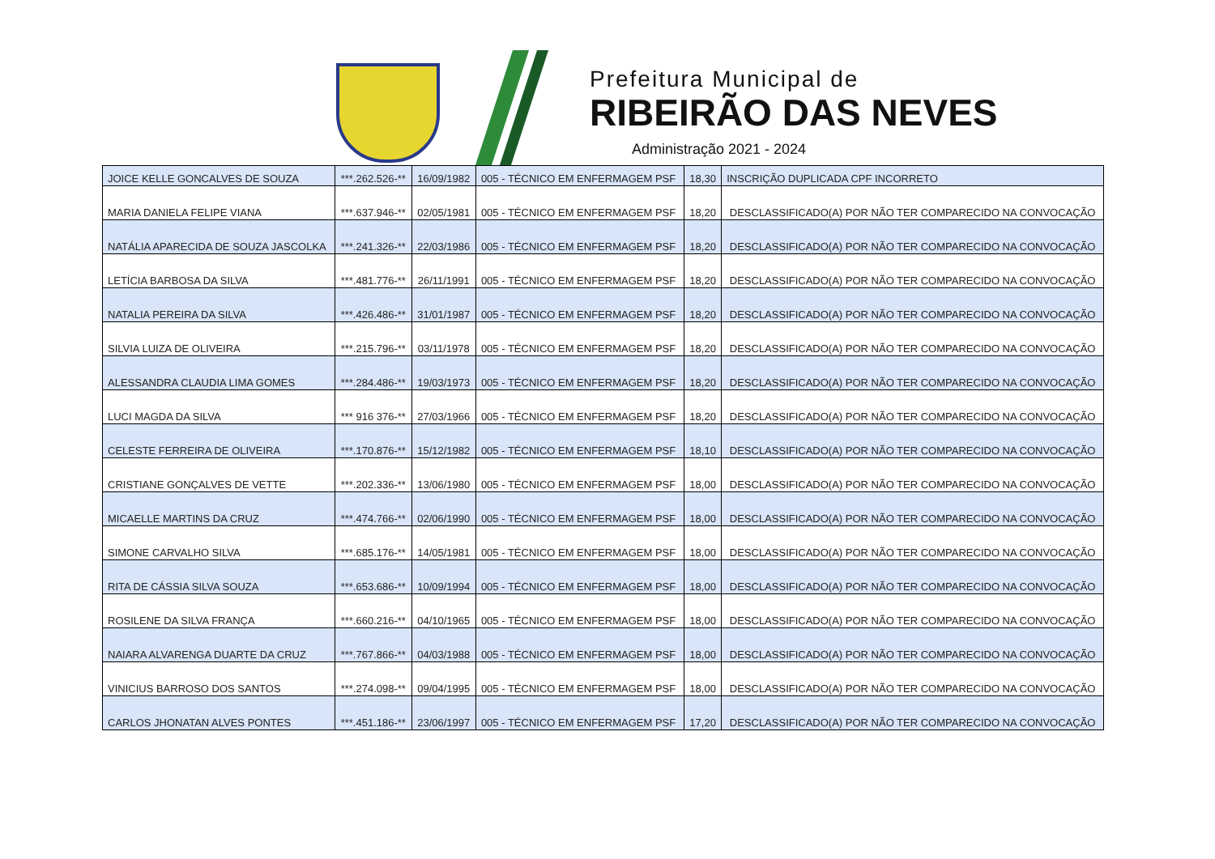Prefeitura Municipal de
RIBEIRÃO DAS NEVES
Administração 2021 - 2024
| JOICE KELLE GONCALVES DE SOUZA | ***.262.526-** | 16/09/1982 | 005 - TÉCNICO EM ENFERMAGEM PSF | 18,30 | INSCRIÇÃO DUPLICADA CPF INCORRETO |
| MARIA DANIELA FELIPE VIANA | ***.637.946-** | 02/05/1981 | 005 - TÉCNICO EM ENFERMAGEM PSF | 18,20 | DESCLASSIFICADO(A) POR NÃO TER COMPARECIDO NA CONVOCAÇÃO |
| NATÁLIA APARECIDA DE SOUZA JASCOLKA | ***.241.326-** | 22/03/1986 | 005 - TÉCNICO EM ENFERMAGEM PSF | 18,20 | DESCLASSIFICADO(A) POR NÃO TER COMPARECIDO NA CONVOCAÇÃO |
| LETÍCIA BARBOSA DA SILVA | ***.481.776-** | 26/11/1991 | 005 - TÉCNICO EM ENFERMAGEM PSF | 18,20 | DESCLASSIFICADO(A) POR NÃO TER COMPARECIDO NA CONVOCAÇÃO |
| NATALIA PEREIRA DA SILVA | ***.426.486-** | 31/01/1987 | 005 - TÉCNICO EM ENFERMAGEM PSF | 18,20 | DESCLASSIFICADO(A) POR NÃO TER COMPARECIDO NA CONVOCAÇÃO |
| SILVIA LUIZA DE OLIVEIRA | ***.215.796-** | 03/11/1978 | 005 - TÉCNICO EM ENFERMAGEM PSF | 18,20 | DESCLASSIFICADO(A) POR NÃO TER COMPARECIDO NA CONVOCAÇÃO |
| ALESSANDRA CLAUDIA LIMA GOMES | ***.284.486-** | 19/03/1973 | 005 - TÉCNICO EM ENFERMAGEM PSF | 18,20 | DESCLASSIFICADO(A) POR NÃO TER COMPARECIDO NA CONVOCAÇÃO |
| LUCI MAGDA DA SILVA | *** 916 376-** | 27/03/1966 | 005 - TÉCNICO EM ENFERMAGEM PSF | 18,20 | DESCLASSIFICADO(A) POR NÃO TER COMPARECIDO NA CONVOCAÇÃO |
| CELESTE FERREIRA DE OLIVEIRA | ***.170.876-** | 15/12/1982 | 005 - TÉCNICO EM ENFERMAGEM PSF | 18,10 | DESCLASSIFICADO(A) POR NÃO TER COMPARECIDO NA CONVOCAÇÃO |
| CRISTIANE GONÇALVES DE VETTE | ***.202.336-** | 13/06/1980 | 005 - TÉCNICO EM ENFERMAGEM PSF | 18,00 | DESCLASSIFICADO(A) POR NÃO TER COMPARECIDO NA CONVOCAÇÃO |
| MICAELLE MARTINS DA CRUZ | ***.474.766-** | 02/06/1990 | 005 - TÉCNICO EM ENFERMAGEM PSF | 18,00 | DESCLASSIFICADO(A) POR NÃO TER COMPARECIDO NA CONVOCAÇÃO |
| SIMONE CARVALHO SILVA | ***.685.176-** | 14/05/1981 | 005 - TÉCNICO EM ENFERMAGEM PSF | 18,00 | DESCLASSIFICADO(A) POR NÃO TER COMPARECIDO NA CONVOCAÇÃO |
| RITA DE CÁSSIA SILVA SOUZA | ***.653.686-** | 10/09/1994 | 005 - TÉCNICO EM ENFERMAGEM PSF | 18,00 | DESCLASSIFICADO(A) POR NÃO TER COMPARECIDO NA CONVOCAÇÃO |
| ROSILENE DA SILVA FRANÇA | ***.660.216-** | 04/10/1965 | 005 - TÉCNICO EM ENFERMAGEM PSF | 18,00 | DESCLASSIFICADO(A) POR NÃO TER COMPARECIDO NA CONVOCAÇÃO |
| NAIARA ALVARENGA DUARTE DA CRUZ | ***.767.866-** | 04/03/1988 | 005 - TÉCNICO EM ENFERMAGEM PSF | 18,00 | DESCLASSIFICADO(A) POR NÃO TER COMPARECIDO NA CONVOCAÇÃO |
| VINICIUS BARROSO DOS SANTOS | ***.274.098-** | 09/04/1995 | 005 - TÉCNICO EM ENFERMAGEM PSF | 18,00 | DESCLASSIFICADO(A) POR NÃO TER COMPARECIDO NA CONVOCAÇÃO |
| CARLOS JHONATAN ALVES PONTES | ***.451.186-** | 23/06/1997 | 005 - TÉCNICO EM ENFERMAGEM PSF | 17,20 | DESCLASSIFICADO(A) POR NÃO TER COMPARECIDO NA CONVOCAÇÃO |